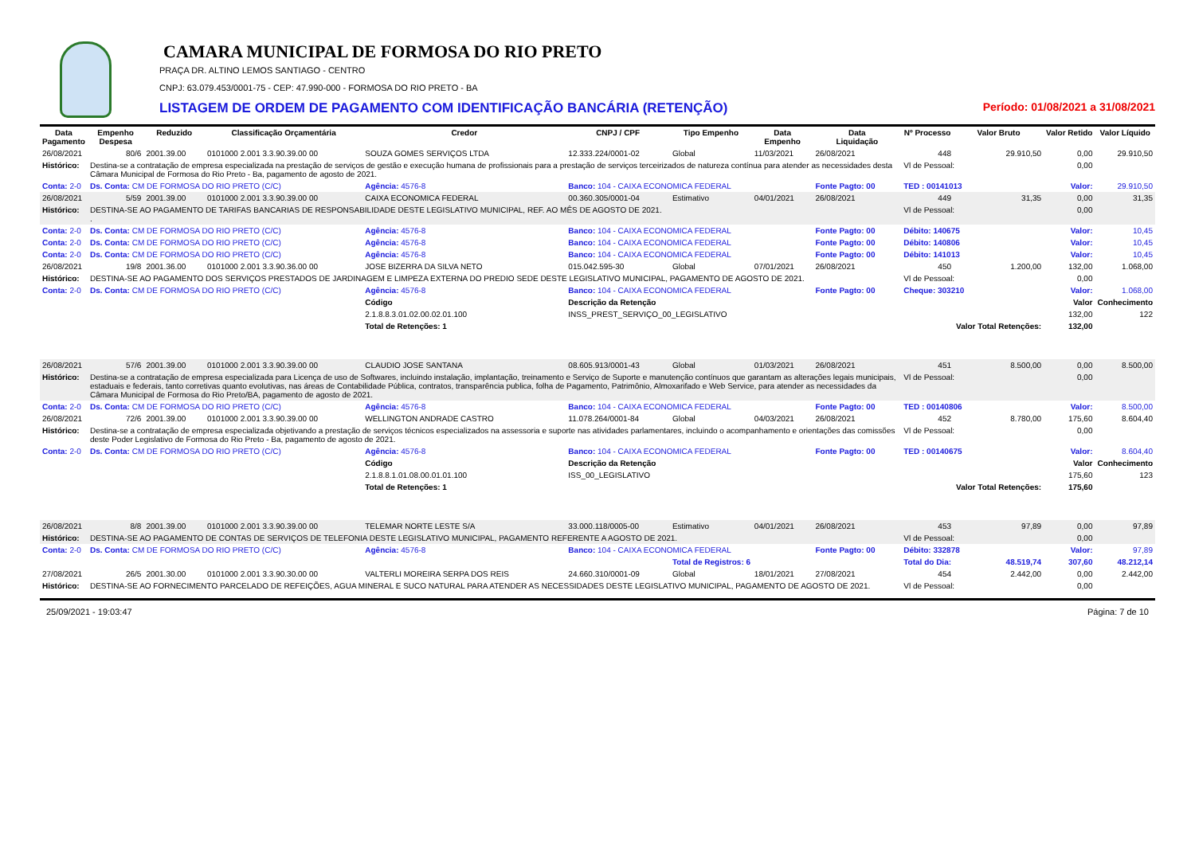CAMARA MUNICIPAL DE FORMOSA DO RIO PRETO
PRAÇA DR. ALTINO LEMOS SANTIAGO - CENTRO
CNPJ: 63.079.453/0001-75 - CEP: 47.990-000 - FORMOSA DO RIO PRETO - BA
LISTAGEM DE ORDEM DE PAGAMENTO COM IDENTIFICAÇÃO BANCÁRIA (RETENÇÃO) Período: 01/08/2021 a 31/08/2021
| Data Pagamento | Empenho Despesa | Reduzido | Classificação Orçamentária | Credor | CNPJ / CPF | Tipo Empenho | Data Empenho | Data Liquidação | Nº Processo | Valor Bruto | Valor Retido | Valor Líquido |
| --- | --- | --- | --- | --- | --- | --- | --- | --- | --- | --- | --- | --- |
| 26/08/2021 | 80/6 | 2001.39.00 | 0101000 2.001 3.3.90.39.00 00 | SOUZA GOMES SERVIÇOS LTDA | 12.333.224/0001-02 | Global | 11/03/2021 | 26/08/2021 | 448 | 29.910,50 | 0,00 | 29.910,50 |
| Histórico: | Destina-se a contratação de empresa especializada na prestação de serviços de gestão e execução humana de profissionais para a prestação de serviços terceirizados de natureza contínua para atender as necessidades desta Câmara Municipal de Formosa do Rio Preto - Ba, pagamento de agosto de 2021. | | | | | | | | Vl de Pessoal: | | 0,00 | |
| Conta: 2-0 | Ds. Conta: CM DE FORMOSA DO RIO PRETO (C/C) | | | Agência: 4576-8 | Banco: 104 - CAIXA ECONOMICA FEDERAL | | | Fonte Pagto: 00 | TED : 00141013 | | Valor: | 29.910,50 |
| 26/08/2021 | 5/59 | 2001.39.00 | 0101000 2.001 3.3.90.39.00 00 | CAIXA ECONOMICA FEDERAL | 00.360.305/0001-04 | Estimativo | 04/01/2021 | 26/08/2021 | 449 | 31,35 | 0,00 | 31,35 |
| Histórico: | DESTINA-SE AO PAGAMENTO DE TARIFAS BANCARIAS DE RESPONSABILIDADE DESTE LEGISLATIVO MUNICIPAL, REF. AO MÊS DE AGOSTO DE 2021. . | | | | | | | | Vl de Pessoal: | | 0,00 | |
| Conta: 2-0 | Ds. Conta: CM DE FORMOSA DO RIO PRETO (C/C) | | | Agência: 4576-8 | Banco: 104 - CAIXA ECONOMICA FEDERAL | | | Fonte Pagto: 00 | Débito: 140675 | | Valor: | 10,45 |
| Conta: 2-0 | Ds. Conta: CM DE FORMOSA DO RIO PRETO (C/C) | | | Agência: 4576-8 | Banco: 104 - CAIXA ECONOMICA FEDERAL | | | Fonte Pagto: 00 | Débito: 140806 | | Valor: | 10,45 |
| Conta: 2-0 | Ds. Conta: CM DE FORMOSA DO RIO PRETO (C/C) | | | Agência: 4576-8 | Banco: 104 - CAIXA ECONOMICA FEDERAL | | | Fonte Pagto: 00 | Débito: 141013 | | Valor: | 10,45 |
| 26/08/2021 | 19/8 | 2001.36.00 | 0101000 2.001 3.3.90.36.00 00 | JOSE BIZERRA DA SILVA NETO | 015.042.595-30 | Global | 07/01/2021 | 26/08/2021 | 450 | 1.200,00 | 132,00 | 1.068,00 |
| Histórico: | DESTINA-SE AO PAGAMENTO DOS SERVIÇOS PRESTADOS DE JARDINAGEM E LIMPEZA EXTERNA DO PREDIO SEDE DESTE LEGISLATIVO MUNICIPAL, PAGAMENTO DE AGOSTO DE 2021. | | | | | | | | Vl de Pessoal: | | 0,00 | |
| Conta: 2-0 | Ds. Conta: CM DE FORMOSA DO RIO PRETO (C/C) | | | Agência: 4576-8 | Banco: 104 - CAIXA ECONOMICA FEDERAL | | | Fonte Pagto: 00 | Cheque: 303210 | | Valor: | 1.068,00 |
| | | | | Código | Descrição da Retenção | | | | | | Valor | Conhecimento |
| | | | | 2.1.8.8.3.01.02.00.02.01.100 | INSS_PREST_SERVIÇO_00_LEGISLATIVO | | | | | | 132,00 | 122 |
| | | | | Total de Retenções: 1 | | | | | | Valor Total Retenções: | 132,00 | |
| 26/08/2021 | 57/6 | 2001.39.00 | 0101000 2.001 3.3.90.39.00 00 | CLAUDIO JOSE SANTANA | 08.605.913/0001-43 | Global | 01/03/2021 | 26/08/2021 | 451 | 8.500,00 | 0,00 | 8.500,00 |
| Histórico: | Destina-se a contratação de empresa especializada para Licença de uso de Softwares, incluindo instalação, implantação, treinamento e Serviço de Suporte e manutenção contínuos que garantam as alterações legais municipais, estaduais e federais, tanto corretivas quanto evolutivas, nas áreas de Contabilidade Pública, contratos, transparência publica, folha de Pagamento, Patrimônio, Almoxarifado e Web Service, para atender as necessidades da Câmara Municipal de Formosa do Rio Preto/BA, pagamento de agosto de 2021. | | | | | | | | Vl de Pessoal: | | 0,00 | |
| Conta: 2-0 | Ds. Conta: CM DE FORMOSA DO RIO PRETO (C/C) | | | Agência: 4576-8 | Banco: 104 - CAIXA ECONOMICA FEDERAL | | | Fonte Pagto: 00 | TED : 00140806 | | Valor: | 8.500,00 |
| 26/08/2021 | 72/6 | 2001.39.00 | 0101000 2.001 3.3.90.39.00 00 | WELLINGTON ANDRADE CASTRO | 11.078.264/0001-84 | Global | 04/03/2021 | 26/08/2021 | 452 | 8.780,00 | 175,60 | 8.604,40 |
| Histórico: | Destina-se a contratação de empresa especializada objetivando a prestação de serviços técnicos especializados na assessoria e suporte nas atividades parlamentares, incluindo o acompanhamento e orientações das comissões deste Poder Legislativo de Formosa do Rio Preto - Ba, pagamento de agosto de 2021. | | | | | | | | Vl de Pessoal: | | 0,00 | |
| Conta: 2-0 | Ds. Conta: CM DE FORMOSA DO RIO PRETO (C/C) | | | Agência: 4576-8 | Banco: 104 - CAIXA ECONOMICA FEDERAL | | | Fonte Pagto: 00 | TED : 00140675 | | Valor: | 8.604,40 |
| | | | | Código | Descrição da Retenção | | | | | | Valor | Conhecimento |
| | | | | 2.1.8.8.1.01.08.00.01.01.100 | ISS_00_LEGISLATIVO | | | | | | 175,60 | 123 |
| | | | | Total de Retenções: 1 | | | | | | Valor Total Retenções: | 175,60 | |
| 26/08/2021 | 8/8 | 2001.39.00 | 0101000 2.001 3.3.90.39.00 00 | TELEMAR NORTE LESTE S/A | 33.000.118/0005-00 | Estimativo | 04/01/2021 | 26/08/2021 | 453 | 97,89 | 0,00 | 97,89 |
| Histórico: | DESTINA-SE AO PAGAMENTO DE CONTAS DE SERVIÇOS DE TELEFONIA DESTE LEGISLATIVO MUNICIPAL, PAGAMENTO REFERENTE A AGOSTO DE 2021. | | | | | | | | Vl de Pessoal: | | 0,00 | |
| Conta: 2-0 | Ds. Conta: CM DE FORMOSA DO RIO PRETO (C/C) | | | Agência: 4576-8 | Banco: 104 - CAIXA ECONOMICA FEDERAL | | | Fonte Pagto: 00 | Débito: 332878 | | Valor: | 97,89 |
| | | | | | | Total de Registros: 6 | | | Total do Dia: | 48.519,74 | 307,60 | 48.212,14 |
| 27/08/2021 | 26/5 | 2001.30.00 | 0101000 2.001 3.3.90.30.00 00 | VALTERLI MOREIRA SERPA DOS REIS | 24.660.310/0001-09 | Global | 18/01/2021 | 27/08/2021 | 454 | 2.442,00 | 0,00 | 2.442,00 |
| Histórico: | DESTINA-SE AO FORNECIMENTO PARCELADO DE REFEIÇÕES, AGUA MINERAL E SUCO NATURAL PARA ATENDER AS NECESSIDADES DESTE LEGISLATIVO MUNICIPAL, PAGAMENTO DE AGOSTO DE 2021. | | | | | | | | Vl de Pessoal: | | 0,00 | |
25/09/2021 - 19:03:47 Página: 7 de 10